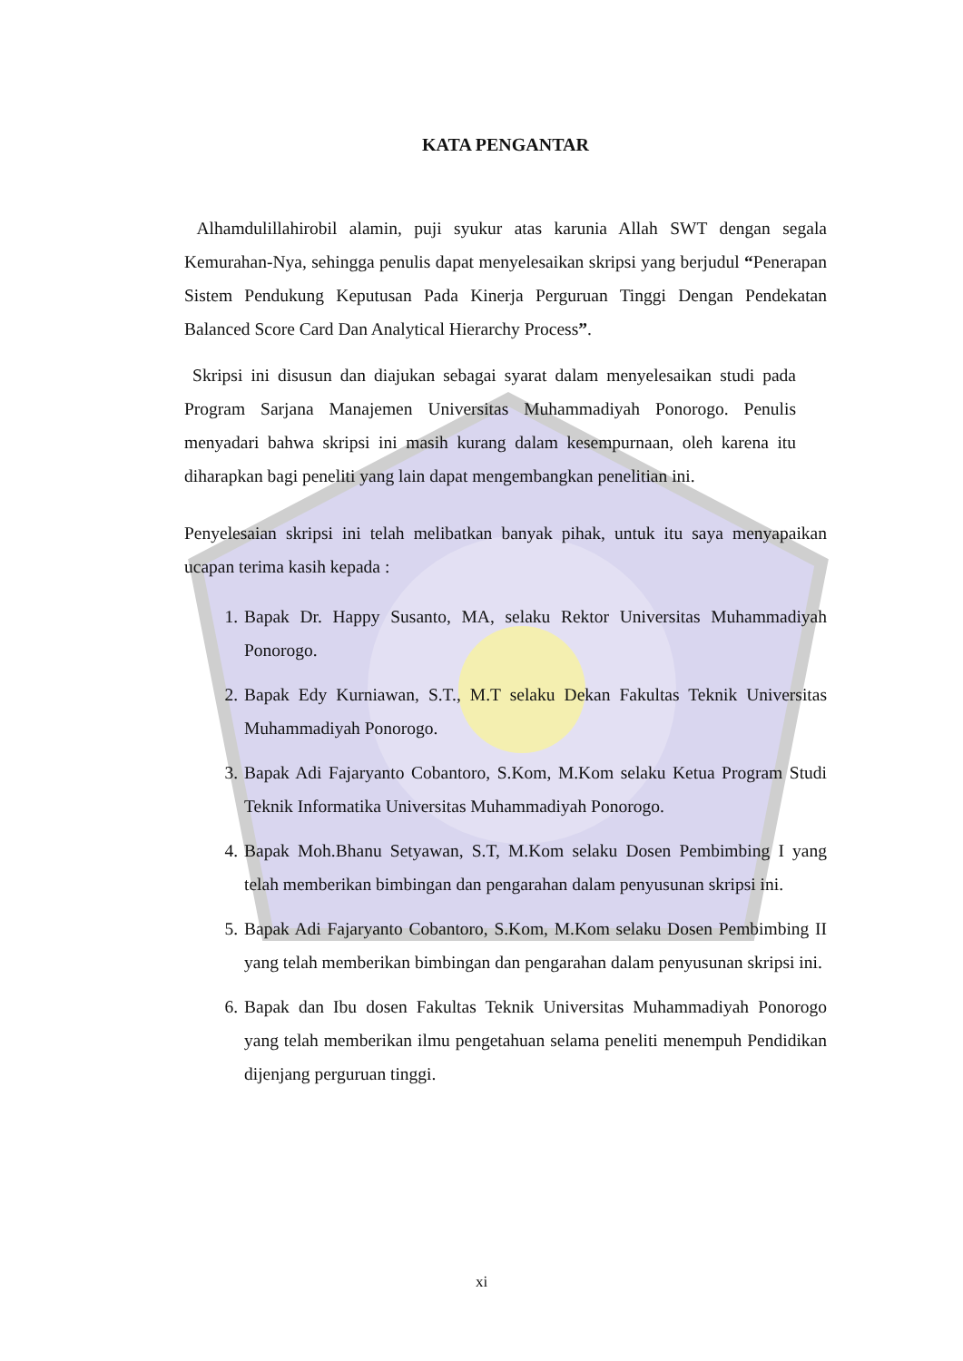KATA PENGANTAR
Alhamdulillahirobil alamin, puji syukur atas karunia Allah SWT dengan segala Kemurahan-Nya, sehingga penulis dapat menyelesaikan skripsi yang berjudul “Penerapan Sistem Pendukung Keputusan Pada Kinerja Perguruan Tinggi Dengan Pendekatan Balanced Score Card Dan Analytical Hierarchy Process”.
Skripsi ini disusun dan diajukan sebagai syarat dalam menyelesaikan studi pada Program Sarjana Manajemen Universitas Muhammadiyah Ponorogo. Penulis menyadari bahwa skripsi ini masih kurang dalam kesempurnaan, oleh karena itu diharapkan bagi peneliti yang lain dapat mengembangkan penelitian ini.
Penyelesaian skripsi ini telah melibatkan banyak pihak, untuk itu saya menyapaikan ucapan terima kasih kepada :
1. Bapak Dr. Happy Susanto, MA, selaku Rektor Universitas Muhammadiyah Ponorogo.
2. Bapak Edy Kurniawan, S.T., M.T selaku Dekan Fakultas Teknik Universitas Muhammadiyah Ponorogo.
3. Bapak Adi Fajaryanto Cobantoro, S.Kom, M.Kom selaku Ketua Program Studi Teknik Informatika Universitas Muhammadiyah Ponorogo.
4. Bapak Moh.Bhanu Setyawan, S.T, M.Kom selaku Dosen Pembimbing I yang telah memberikan bimbingan dan pengarahan dalam penyusunan skripsi ini.
5. Bapak Adi Fajaryanto Cobantoro, S.Kom, M.Kom selaku Dosen Pembimbing II yang telah memberikan bimbingan dan pengarahan dalam penyusunan skripsi ini.
6. Bapak dan Ibu dosen Fakultas Teknik Universitas Muhammadiyah Ponorogo yang telah memberikan ilmu pengetahuan selama peneliti menempuh Pendidikan dijenjang perguruan tinggi.
xi